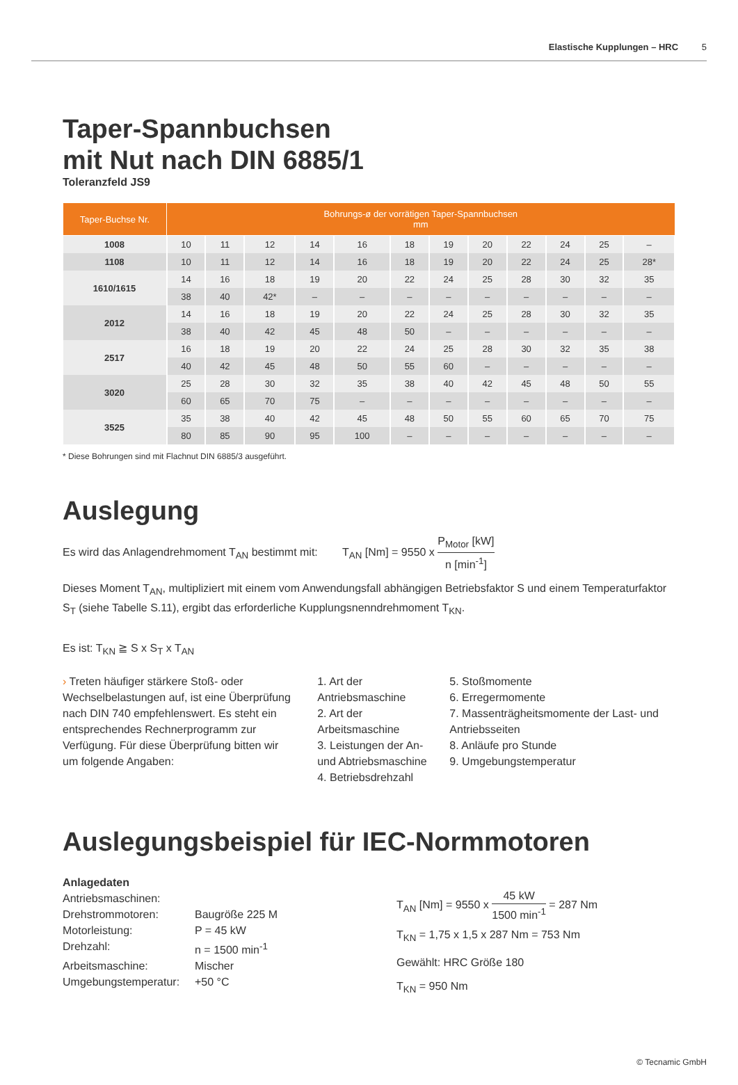Elastische Kupplungen – HRC 5
Taper-Spannbuchsen
mit Nut nach DIN 6885/1
Toleranzfeld JS9
| Taper-Buchse Nr. | Bohrungs-ø der vorrätigen Taper-Spannbuchsen mm | | | | | | | | | | | |
| --- | --- | --- | --- | --- | --- | --- | --- | --- | --- | --- | --- | --- |
| 1008 | 10 | 11 | 12 | 14 | 16 | 18 | 19 | 20 | 22 | 24 | 25 | – |
| 1108 | 10 | 11 | 12 | 14 | 16 | 18 | 19 | 20 | 22 | 24 | 25 | 28* |
| 1610/1615 | 14 | 16 | 18 | 19 | 20 | 22 | 24 | 25 | 28 | 30 | 32 | 35 |
| | 38 | 40 | 42* | – | – | – | – | – | – | – | – | – |
| 2012 | 14 | 16 | 18 | 19 | 20 | 22 | 24 | 25 | 28 | 30 | 32 | 35 |
| | 38 | 40 | 42 | 45 | 48 | 50 | – | – | – | – | – | – |
| 2517 | 16 | 18 | 19 | 20 | 22 | 24 | 25 | 28 | 30 | 32 | 35 | 38 |
| | 40 | 42 | 45 | 48 | 50 | 55 | 60 | – | – | – | – | – |
| 3020 | 25 | 28 | 30 | 32 | 35 | 38 | 40 | 42 | 45 | 48 | 50 | 55 |
| | 60 | 65 | 70 | 75 | – | – | – | – | – | – | – | – |
| 3525 | 35 | 38 | 40 | 42 | 45 | 48 | 50 | 55 | 60 | 65 | 70 | 75 |
| | 80 | 85 | 90 | 95 | 100 | – | – | – | – | – | – | – |
* Diese Bohrungen sind mit Flachnut DIN 6885/3 ausgeführt.
Auslegung
Es wird das Anlagendrehmoment T<sub>AN</sub> bestimmt mit: T<sub>AN</sub> [Nm] = 9550 x P<sub>Motor</sub> [kW] n [min<sup>-1</sup>]
Dieses Moment T<sub>AN</sub>, multipliziert mit einem vom Anwendungsfall abhängigen Betriebsfaktor S und einem Temperaturfaktor S<sub>T</sub> (siehe Tabelle S.11), ergibt das erforderliche Kupplungsnenndrehmoment T<sub>KN</sub>.
Es ist: T<sub>KN</sub> ≧ S x S<sub>T</sub> x T<sub>AN</sub>
› Treten häufiger stärkere Stoß- oder Wechselbelastungen auf, ist eine Überprüfung nach DIN 740 empfehlenswert. Es steht ein entsprechendes Rechnerprogramm zur Verfügung. Für diese Überprüfung bitten wir um folgende Angaben:
1. Art der Antriebsmaschine
2. Art der Arbeitsmaschine
3. Leistungen der An- und Abtriebsmaschine
4. Betriebsdrehzahl
5. Stoßmomente
6. Erregermomente
7. Massenträgheitsmomente der Last- und Antriebsseiten
8. Anläufe pro Stunde
9. Umgebungstemperatur
Auslegungsbeispiel für IEC-Normmotoren
Anlagedaten
Antriebsmaschinen:
Drehstrommotoren: Baugröße 225 M Motorleistung: P = 45 kW Drehzahl: n = 1500 min<sup>-1</sup> Arbeitsmaschine: Mischer Umgebungstemperatur: +50 °C
T<sub>AN</sub> [Nm] = 9550 x 45 kW 1500 min<sup>-1</sup> = 287 Nm
T<sub>KN</sub> = 1,75 x 1,5 x 287 Nm = 753 Nm
Gewählt: HRC Größe 180
T<sub>KN</sub> = 950 Nm
© Tecnamic GmbH